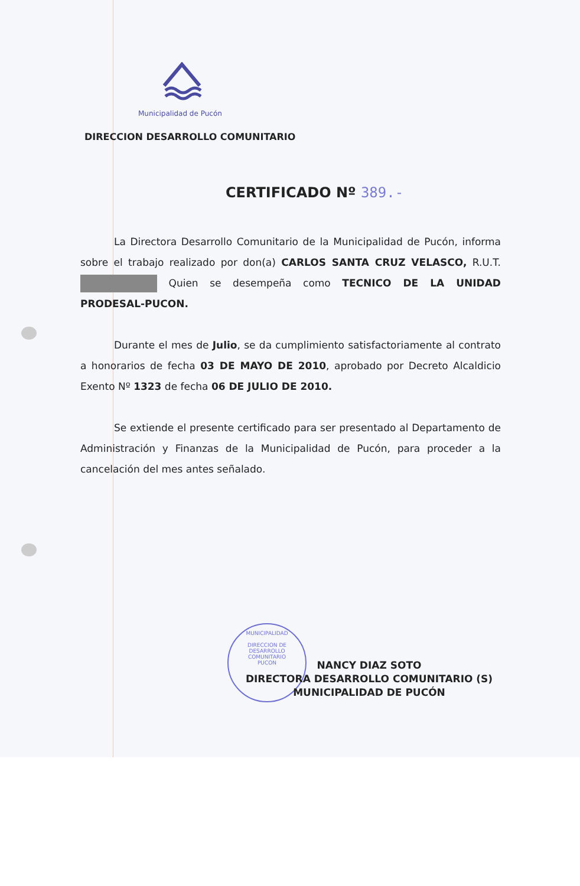Municipalidad de Pucón
DIRECCION DESARROLLO COMUNITARIO
CERTIFICADO Nº 389.-
La Directora Desarrollo Comunitario de la Municipalidad de Pucón, informa sobre el trabajo realizado por don(a) CARLOS SANTA CRUZ VELASCO, R.U.T. Quien se desempeña como TECNICO DE LA UNIDAD PRODESAL-PUCON.
Durante el mes de Julio, se da cumplimiento satisfactoriamente al contrato a honorarios de fecha 03 DE MAYO DE 2010, aprobado por Decreto Alcaldicio Exento Nº 1323 de fecha 06 DE JULIO DE 2010.
Se extiende el presente certificado para ser presentado al Departamento de Administración y Finanzas de la Municipalidad de Pucón, para proceder a la cancelación del mes antes señalado.
MUNICIPALIDAD
DIRECCION DE
DESARROLLO
COMUNITARIO
PUCON
NANCY DIAZ SOTO
DIRECTORA DESARROLLO COMUNITARIO (S)
MUNICIPALIDAD DE PUCÓN